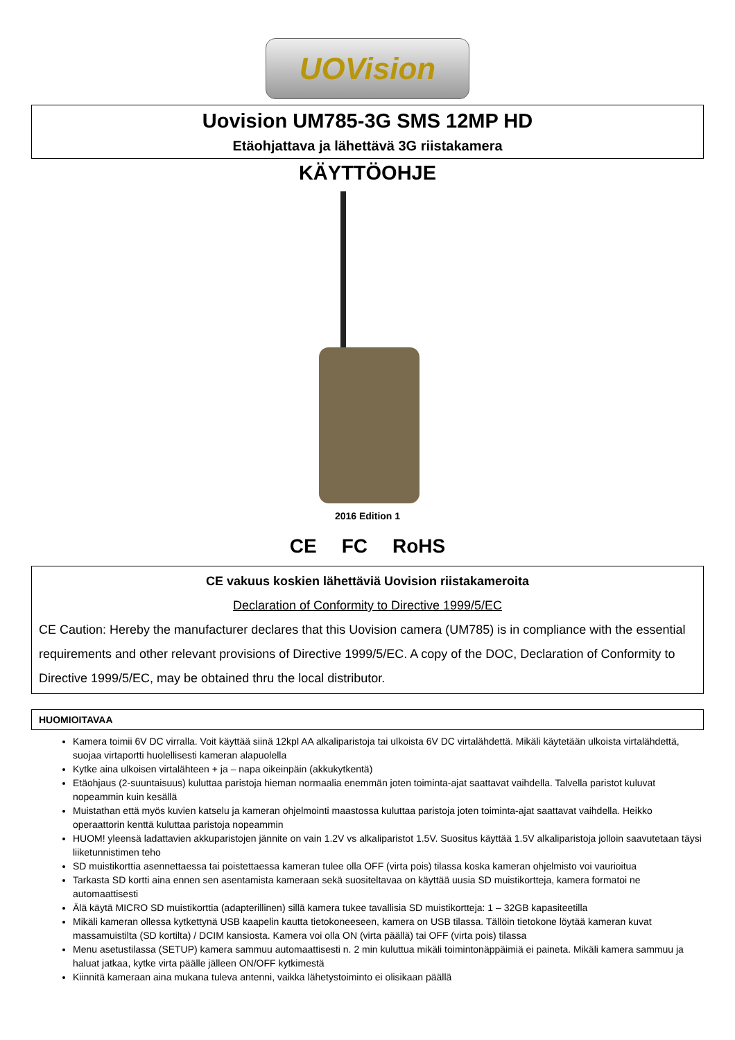UOVision
Uovision UM785-3G SMS 12MP HD
Etäohjattava ja lähettävä 3G riistakamera
KÄYTTÖOHJE
2016 Edition 1
CE FC RoHS
CE vakuus koskien lähettäviä Uovision riistakameroita
Declaration of Conformity to Directive 1999/5/EC
CE Caution: Hereby the manufacturer declares that this Uovision camera (UM785) is in compliance with the essential requirements and other relevant provisions of Directive 1999/5/EC. A copy of the DOC, Declaration of Conformity to Directive 1999/5/EC, may be obtained thru the local distributor.
HUOMIOITAVAA
Kamera toimii 6V DC virralla. Voit käyttää siinä 12kpl AA alkaliparistoja tai ulkoista 6V DC virtalähdettä. Mikäli käytetään ulkoista virtalähdettä, suojaa virtaportti huolellisesti kameran alapuolella
Kytke aina ulkoisen virtalähteen + ja – napa oikeinpäin (akkukytkentä)
Etäohjaus (2-suuntaisuus) kuluttaa paristoja hieman normaalia enemmän joten toiminta-ajat saattavat vaihdella. Talvella paristot kuluvat nopeammin kuin kesällä
Muistathan että myös kuvien katselu ja kameran ohjelmointi maastossa kuluttaa paristoja joten toiminta-ajat saattavat vaihdella. Heikko operaattorin kenttä kuluttaa paristoja nopeammin
HUOM! yleensä ladattavien akkuparistojen jännite on vain 1.2V vs alkaliparistot 1.5V. Suositus käyttää 1.5V alkaliparistoja jolloin saavutetaan täysi liiketunnistimen teho
SD muistikorttia asennettaessa tai poistettaessa kameran tulee olla OFF (virta pois) tilassa koska kameran ohjelmisto voi vaurioitua
Tarkasta SD kortti aina ennen sen asentamista kameraan sekä suositeltavaa on käyttää uusia SD muistikortteja, kamera formatoi ne automaattisesti
Älä käytä MICRO SD muistikorttia (adapterillinen) sillä kamera tukee tavallisia SD muistikortteja: 1 – 32GB kapasiteetilla
Mikäli kameran ollessa kytkettynä USB kaapelin kautta tietokoneeseen, kamera on USB tilassa. Tällöin tietokone löytää kameran kuvat massamuistilta (SD kortilta) / DCIM kansiosta. Kamera voi olla ON (virta päällä) tai OFF (virta pois) tilassa
Menu asetustilassa (SETUP) kamera sammuu automaattisesti n. 2 min kuluttua mikäli toimintonäppäimiä ei paineta. Mikäli kamera sammuu ja haluat jatkaa, kytke virta päälle jälleen ON/OFF kytkimestä
Kiinnitä kameraan aina mukana tuleva antenni, vaikka lähetystoiminto ei olisikaan päällä